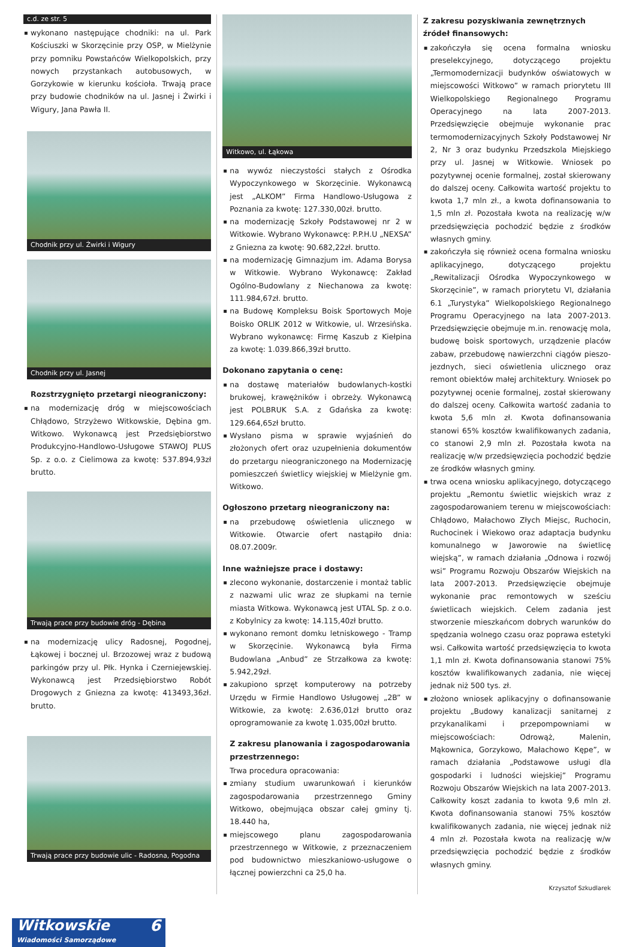c.d. ze str. 5
▪ wykonano następujące chodniki: na ul. Park Kościuszki w Skorzęcinie przy OSP, w Mielżynie przy pomniku Powstańców Wielkopolskich, przy nowych przystankach autobusowych, w Gorzykowie w kierunku kościoła. Trwają prace przy budowie chodników na ul. Jasnej i Żwirki i Wigury, Jana Pawła II.
Chodnik przy ul. Żwirki i Wigury
Chodnik przy ul. Jasnej
Rozstrzygnięto przetargi nieograniczony:
▪ na modernizację dróg w miejscowościach Chłądowo, Strzyżewo Witkowskie, Dębina gm. Witkowo. Wykonawcą jest Przedsiębiorstwo Produkcyjno-Handlowo-Usługowe STAWOJ PLUS Sp. z o.o. z Cielimowa za kwotę: 537.894,93zł brutto.
Trwają prace przy budowie dróg - Dębina
▪ na modernizację ulicy Radosnej, Pogodnej, Łąkowej i bocznej ul. Brzozowej wraz z budową parkingów przy ul. Płk. Hynka i Czerniejewskiej. Wykonawcą jest Przedsiębiorstwo Robót Drogowych z Gniezna za kwotę: 413493,36zł. brutto.
Trwają prace przy budowie ulic - Radosna, Pogodna
Witkowo, ul. Łąkowa
▪ na wywóz nieczystości stałych z Ośrodka Wypoczynkowego w Skorzęcinie. Wykonawcą jest „ALKOM” Firma Handlowo-Usługowa z Poznania za kwotę: 127.330,00zł. brutto.
▪ na modernizację Szkoły Podstawowej nr 2 w Witkowie. Wybrano Wykonawcę: P.P.H.U „NEXSA” z Gniezna za kwotę: 90.682,22zł. brutto.
▪ na modernizację Gimnazjum im. Adama Borysa w Witkowie. Wybrano Wykonawcę: Zakład Ogólno-Budowlany z Niechanowa za kwotę: 111.984,67zł. brutto.
▪ na Budowę Kompleksu Boisk Sportowych Moje Boisko ORLIK 2012 w Witkowie, ul. Wrzesińska. Wybrano wykonawcę: Firmę Kaszub z Kiełpina za kwotę: 1.039.866,39zł brutto.
Dokonano zapytania o cenę:
▪ na dostawę materiałów budowlanych-kostki brukowej, krawężników i obrzeży. Wykonawcą jest POLBRUK S.A. z Gdańska za kwotę: 129.664,65zł brutto.
▪ Wysłano pisma w sprawie wyjaśnień do złożonych ofert oraz uzupełnienia dokumentów do przetargu nieograniczonego na Modernizację pomieszczeń świetlicy wiejskiej w Mielżynie gm. Witkowo.
Ogłoszono przetarg nieograniczony na:
▪ na przebudowę oświetlenia ulicznego w Witkowie. Otwarcie ofert nastąpiło dnia: 08.07.2009r.
Inne ważniejsze prace i dostawy:
▪ zlecono wykonanie, dostarczenie i montaż tablic z nazwami ulic wraz ze słupkami na ternie miasta Witkowa. Wykonawcą jest UTAL Sp. z o.o. z Kobylnicy za kwotę: 14.115,40zł brutto.
▪ wykonano remont domku letniskowego - Tramp w Skorzęcinie. Wykonawcą była Firma Budowlana „Anbud” ze Strzałkowa za kwotę: 5.942,29zł.
▪ zakupiono sprzęt komputerowy na potrzeby Urzędu w Firmie Handlowo Usługowej „2B” w Witkowie, za kwotę: 2.636,01zł brutto oraz oprogramowanie za kwotę 1.035,00zł brutto.
Z zakresu planowania i zagospodarowania przestrzennego:
Trwa procedura opracowania:
▪ zmiany studium uwarunkowań i kierunków zagospodarowania przestrzennego Gminy Witkowo, obejmująca obszar całej gminy tj. 18.440 ha,
▪ miejscowego planu zagospodarowania przestrzennego w Witkowie, z przeznaczeniem pod budownictwo mieszkaniowo-usługowe o łącznej powierzchni ca 25,0 ha.
Z zakresu pozyskiwania zewnętrznych źródeł finansowych:
▪ zakończyła się ocena formalna wniosku preselekcyjnego, dotyczącego projektu „Termomodernizacji budynków oświatowych w miejscowości Witkowo” w ramach priorytetu III Wielkopolskiego Regionalnego Programu Operacyjnego na lata 2007-2013. Przedsięwzięcie obejmuje wykonanie prac termomodernizacyjnych Szkoły Podstawowej Nr 2, Nr 3 oraz budynku Przedszkola Miejskiego przy ul. Jasnej w Witkowie. Wniosek po pozytywnej ocenie formalnej, został skierowany do dalszej oceny. Całkowita wartość projektu to kwota 1,7 mln zł., a kwota dofinansowania to 1,5 mln zł. Pozostała kwota na realizację w/w przedsięwzięcia pochodzić będzie z środków własnych gminy.
▪ zakończyła się również ocena formalna wniosku aplikacyjnego, dotyczącego projektu „Rewitalizacji Ośrodka Wypoczynkowego w Skorzęcinie”, w ramach priorytetu VI, działania 6.1 „Turystyka” Wielkopolskiego Regionalnego Programu Operacyjnego na lata 2007-2013. Przedsięwzięcie obejmuje m.in. renowację mola, budowę boisk sportowych, urządzenie placów zabaw, przebudowę nawierzchni ciągów pieszo-jezdnych, sieci oświetlenia ulicznego oraz remont obiektów małej architektury. Wniosek po pozytywnej ocenie formalnej, został skierowany do dalszej oceny. Całkowita wartość zadania to kwota 5,6 mln zł. Kwota dofinansowania stanowi 65% kosztów kwalifikowanych zadania, co stanowi 2,9 mln zł. Pozostała kwota na realizację w/w przedsięwzięcia pochodzić będzie ze środków własnych gminy.
▪ trwa ocena wniosku aplikacyjnego, dotyczącego projektu „Remontu świetlic wiejskich wraz z zagospodarowaniem terenu w miejscowościach: Chłądowo, Małachowo Złych Miejsc, Ruchocin, Ruchocinek i Wiekowo oraz adaptacja budynku komunalnego w Jaworowie na świetlicę wiejską”, w ramach działania „Odnowa i rozwój wsi” Programu Rozwoju Obszarów Wiejskich na lata 2007-2013. Przedsięwzięcie obejmuje wykonanie prac remontowych w sześciu świetlicach wiejskich. Celem zadania jest stworzenie mieszkańcom dobrych warunków do spędzania wolnego czasu oraz poprawa estetyki wsi. Całkowita wartość przedsięwzięcia to kwota 1,1 mln zł. Kwota dofinansowania stanowi 75% kosztów kwalifikowanych zadania, nie więcej jednak niż 500 tys. zł.
▪ złożono wniosek aplikacyjny o dofinansowanie projektu „Budowy kanalizacji sanitarnej z przykanalikami i przepompowniami w miejscowościach: Odrowąż, Malenin, Mąkownica, Gorzykowo, Małachowo Kępe”, w ramach działania „Podstawowe usługi dla gospodarki i ludności wiejskiej” Programu Rozwoju Obszarów Wiejskich na lata 2007-2013. Całkowity koszt zadania to kwota 9,6 mln zł. Kwota dofinansowania stanowi 75% kosztów kwalifikowanych zadania, nie więcej jednak niż 4 mln zł. Pozostała kwota na realizację w/w przedsięwzięcia pochodzić będzie z środków własnych gminy.
Krzysztof Szkudlarek
Witkowskie 6
Wiadomości Samorządowe